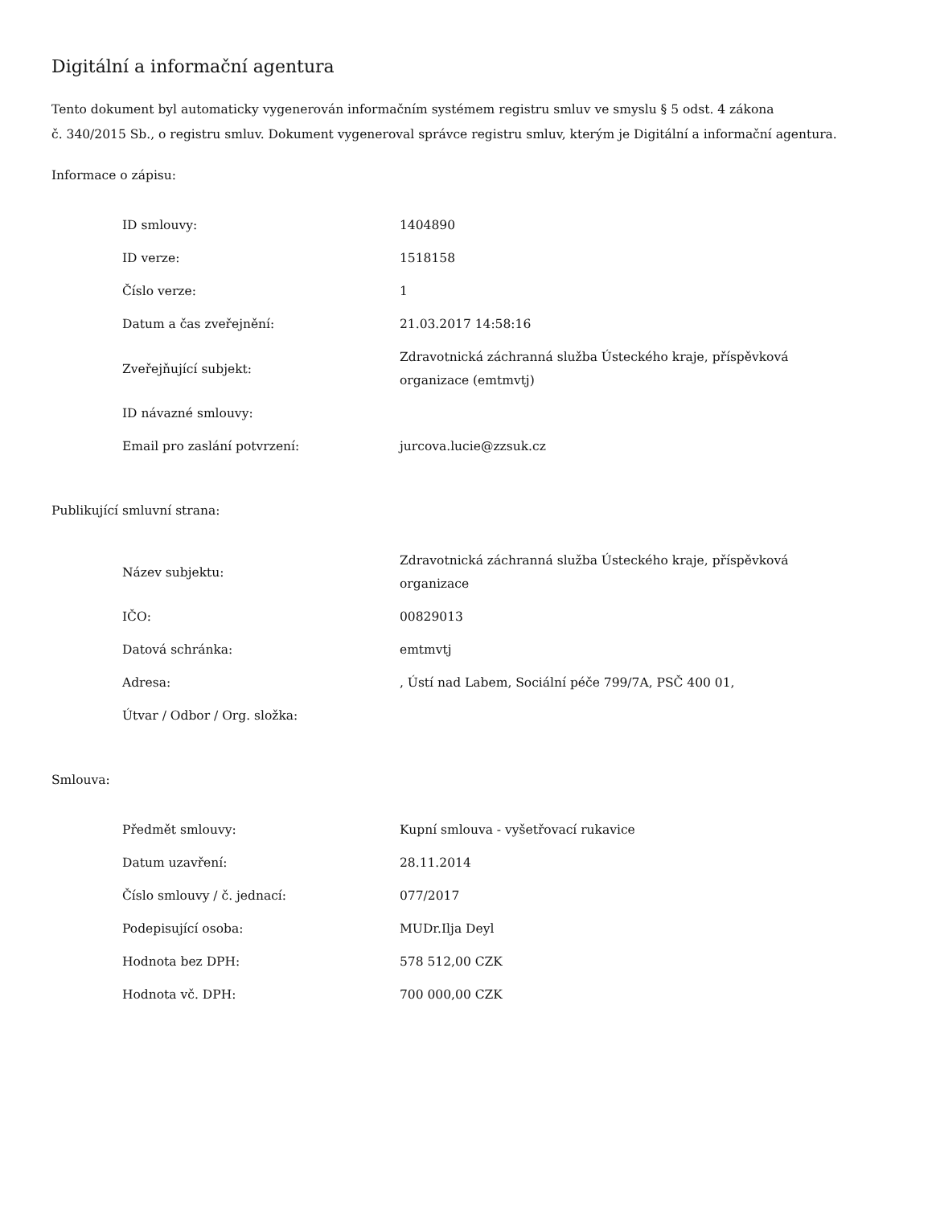Digitální a informační agentura
Tento dokument byl automaticky vygenerován informačním systémem registru smluv ve smyslu § 5 odst. 4 zákona
č. 340/2015 Sb., o registru smluv. Dokument vygeneroval správce registru smluv, kterým je Digitální a informační agentura.
Informace o zápisu:
| ID smlouvy: | 1404890 |
| ID verze: | 1518158 |
| Číslo verze: | 1 |
| Datum a čas zveřejnění: | 21.03.2017 14:58:16 |
| Zveřejňující subjekt: | Zdravotnická záchranná služba Ústeckého kraje, příspěvková organizace (emtmvtj) |
| ID návazné smlouvy: | |
| Email pro zaslání potvrzení: | jurcova.lucie@zzsuk.cz |
Publikující smluvní strana:
| Název subjektu: | Zdravotnická záchranná služba Ústeckého kraje, příspěvková organizace |
| IČO: | 00829013 |
| Datová schránka: | emtmvtj |
| Adresa: | , Ústí nad Labem, Sociální péče 799/7A, PSČ 400 01, |
| Útvar / Odbor / Org. složka: | |
Smlouva:
| Předmět smlouvy: | Kupní smlouva - vyšetřovací rukavice |
| Datum uzavření: | 28.11.2014 |
| Číslo smlouvy / č. jednací: | 077/2017 |
| Podepisující osoba: | MUDr.Ilja Deyl |
| Hodnota bez DPH: | 578 512,00 CZK |
| Hodnota vč. DPH: | 700 000,00 CZK |